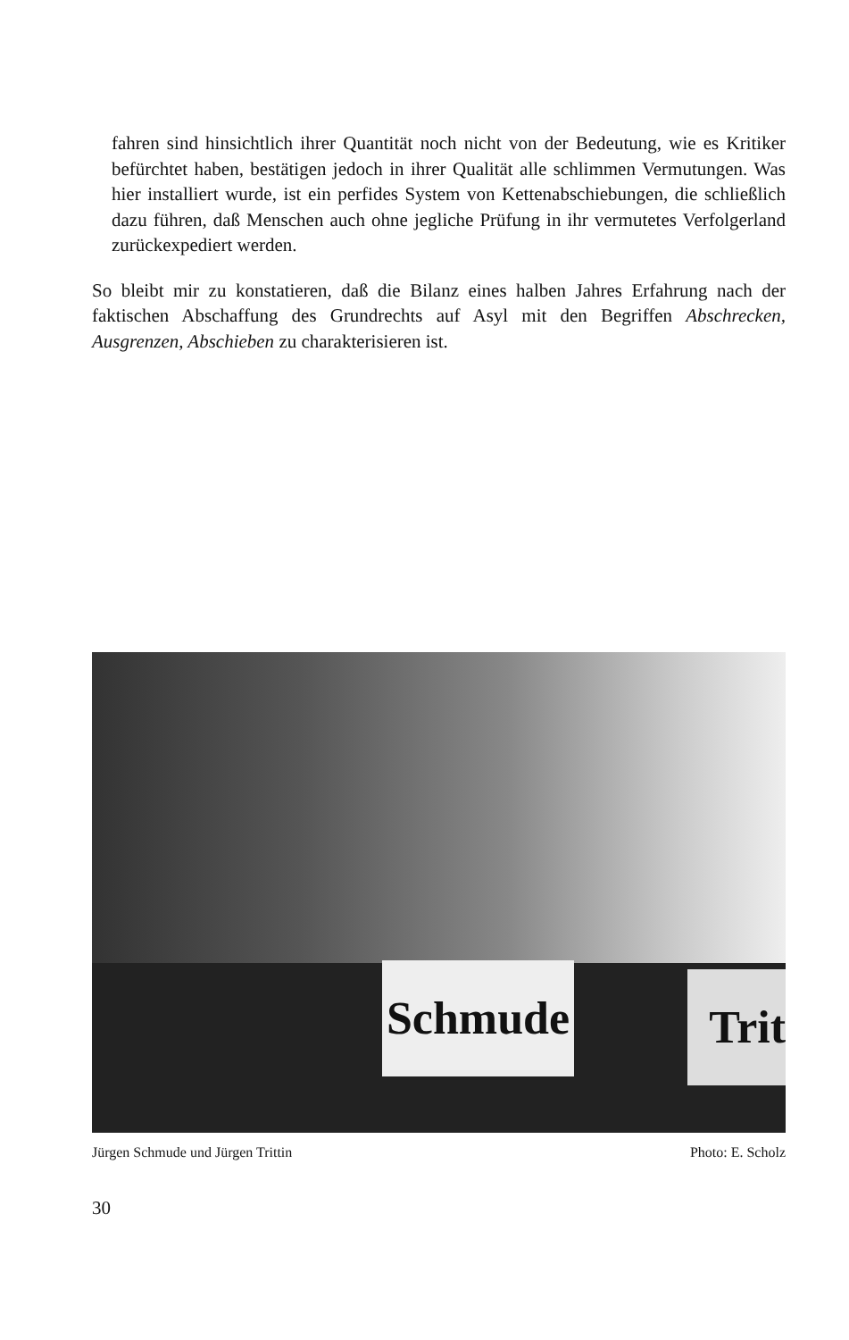fahren sind hinsichtlich ihrer Quantität noch nicht von der Bedeutung, wie es Kritiker befürchtet haben, bestätigen jedoch in ihrer Qualität alle schlimmen Vermutungen. Was hier installiert wurde, ist ein perfides System von Kettenabschiebungen, die schließlich dazu führen, daß Menschen auch ohne jegliche Prüfung in ihr vermutetes Verfolgerland zurückexpediert werden.
So bleibt mir zu konstatieren, daß die Bilanz eines halben Jahres Erfahrung nach der faktischen Abschaffung des Grundrechts auf Asyl mit den Begriffen Abschrecken, Ausgrenzen, Abschieben zu charakterisieren ist.
Schmude
Trit
Jürgen Schmude und Jürgen Trittin Photo: E. Scholz
30